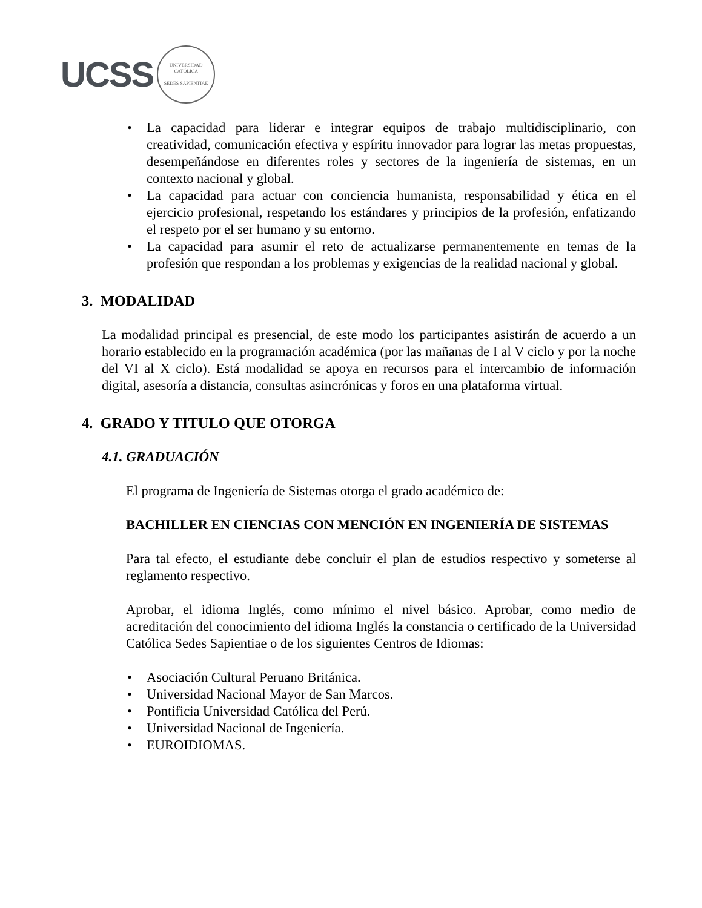UCSS
UNIVERSIDAD CATÓLICA
SEDES SAPIENTIAE
• La capacidad para liderar e integrar equipos de trabajo multidisciplinario, con creatividad, comunicación efectiva y espíritu innovador para lograr las metas propuestas, desempeñándose en diferentes roles y sectores de la ingeniería de sistemas, en un contexto nacional y global.
• La capacidad para actuar con conciencia humanista, responsabilidad y ética en el ejercicio profesional, respetando los estándares y principios de la profesión, enfatizando el respeto por el ser humano y su entorno.
• La capacidad para asumir el reto de actualizarse permanentemente en temas de la profesión que respondan a los problemas y exigencias de la realidad nacional y global.
3. MODALIDAD
La modalidad principal es presencial, de este modo los participantes asistirán de acuerdo a un horario establecido en la programación académica (por las mañanas de I al V ciclo y por la noche del VI al X ciclo). Está modalidad se apoya en recursos para el intercambio de información digital, asesoría a distancia, consultas asincrónicas y foros en una plataforma virtual.
4. GRADO Y TITULO QUE OTORGA
4.1. GRADUACIÓN
El programa de Ingeniería de Sistemas otorga el grado académico de:
BACHILLER EN CIENCIAS CON MENCIÓN EN INGENIERÍA DE SISTEMAS
Para tal efecto, el estudiante debe concluir el plan de estudios respectivo y someterse al reglamento respectivo.
Aprobar, el idioma Inglés, como mínimo el nivel básico. Aprobar, como medio de acreditación del conocimiento del idioma Inglés la constancia o certificado de la Universidad Católica Sedes Sapientiae o de los siguientes Centros de Idiomas:
• Asociación Cultural Peruano Británica.
• Universidad Nacional Mayor de San Marcos.
• Pontificia Universidad Católica del Perú.
• Universidad Nacional de Ingeniería.
• EUROIDIOMAS.